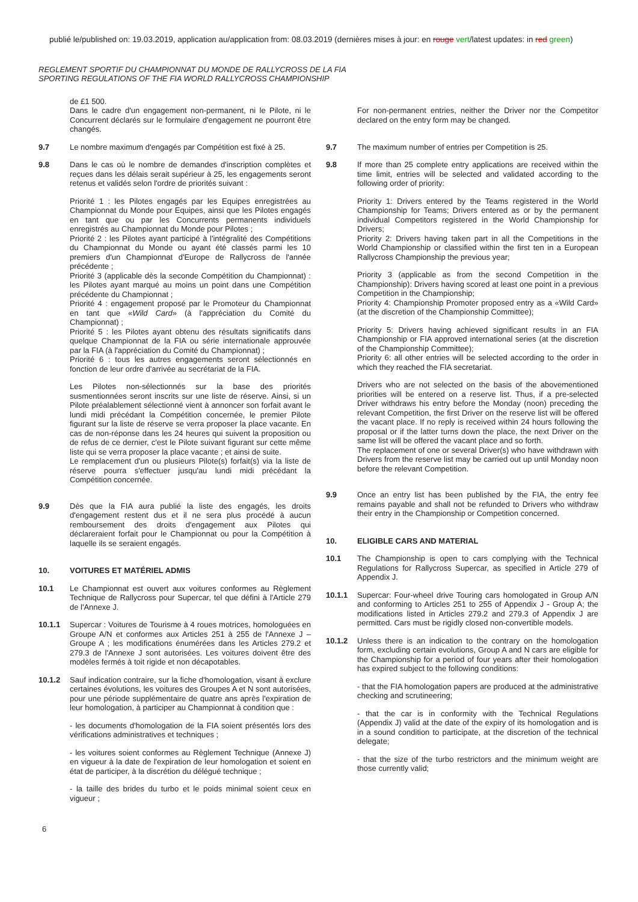publié le/published on: 19.03.2019, application au/application from: 08.03.2019 (dernières mises à jour: en rouge vert/latest updates: in red green)
REGLEMENT SPORTIF DU CHAMPIONNAT DU MONDE DE RALLYCROSS DE LA FIA
SPORTING REGULATIONS OF THE FIA WORLD RALLYCROSS CHAMPIONSHIP
de £1 500.
Dans le cadre d'un engagement non-permanent, ni le Pilote, ni le Concurrent déclarés sur le formulaire d'engagement ne pourront être changés.
9.7 Le nombre maximum d'engagés par Compétition est fixé à 25.
9.8 Dans le cas où le nombre de demandes d'inscription complètes et reçues dans les délais serait supérieur à 25, les engagements seront retenus et validés selon l'ordre de priorités suivant :
Priorité 1 : les Pilotes engagés par les Equipes enregistrées au Championnat du Monde pour Equipes, ainsi que les Pilotes engagés en tant que ou par les Concurrents permanents individuels enregistrés au Championnat du Monde pour Pilotes ;
Priorité 2 : les Pilotes ayant participé à l'intégralité des Compétitions du Championnat du Monde ou ayant été classés parmi les 10 premiers d'un Championnat d'Europe de Rallycross de l'année précédente ;
Priorité 3 (applicable dès la seconde Compétition du Championnat) : les Pilotes ayant marqué au moins un point dans une Compétition précédente du Championnat ;
Priorité 4 : engagement proposé par le Promoteur du Championnat en tant que «Wild Card» (à l'appréciation du Comité du Championnat) ;
Priorité 5 : les Pilotes ayant obtenu des résultats significatifs dans quelque Championnat de la FIA ou série internationale approuvée par la FIA (à l'appréciation du Comité du Championnat) ;
Priorité 6 : tous les autres engagements seront sélectionnés en fonction de leur ordre d'arrivée au secrétariat de la FIA.
Les Pilotes non-sélectionnés sur la base des priorités susmentionnées seront inscrits sur une liste de réserve. Ainsi, si un Pilote préalablement sélectionné vient à annoncer son forfait avant le lundi midi précédant la Compétition concernée, le premier Pilote figurant sur la liste de réserve se verra proposer la place vacante. En cas de non-réponse dans les 24 heures qui suivent la proposition ou de refus de ce dernier, c'est le Pilote suivant figurant sur cette même liste qui se verra proposer la place vacante ; et ainsi de suite.
Le remplacement d'un ou plusieurs Pilote(s) forfait(s) via la liste de réserve pourra s'effectuer jusqu'au lundi midi précédant la Compétition concernée.
9.9 Dès que la FIA aura publié la liste des engagés, les droits d'engagement restent dus et il ne sera plus procédé à aucun remboursement des droits d'engagement aux Pilotes qui déclareraient forfait pour le Championnat ou pour la Compétition à laquelle ils se seraient engagés.
10. VOITURES ET MATÉRIEL ADMIS
10.1 Le Championnat est ouvert aux voitures conformes au Règlement Technique de Rallycross pour Supercar, tel que défini à l'Article 279 de l'Annexe J.
10.1.1 Supercar : Voitures de Tourisme à 4 roues motrices, homologuées en Groupe A/N et conformes aux Articles 251 à 255 de l'Annexe J – Groupe A ; les modifications énumérées dans les Articles 279.2 et 279.3 de l'Annexe J sont autorisées. Les voitures doivent être des modèles fermés à toit rigide et non décapotables.
10.1.2 Sauf indication contraire, sur la fiche d'homologation, visant à exclure certaines évolutions, les voitures des Groupes A et N sont autorisées, pour une période supplémentaire de quatre ans après l'expiration de leur homologation, à participer au Championnat à condition que :
- les documents d'homologation de la FIA soient présentés lors des vérifications administratives et techniques ;
- les voitures soient conformes au Règlement Technique (Annexe J) en vigueur à la date de l'expiration de leur homologation et soient en état de participer, à la discrétion du délégué technique ;
- la taille des brides du turbo et le poids minimal soient ceux en vigueur ;
For non-permanent entries, neither the Driver nor the Competitor declared on the entry form may be changed.
9.7 The maximum number of entries per Competition is 25.
9.8 If more than 25 complete entry applications are received within the time limit, entries will be selected and validated according to the following order of priority:
Priority 1: Drivers entered by the Teams registered in the World Championship for Teams; Drivers entered as or by the permanent individual Competitors registered in the World Championship for Drivers;
Priority 2: Drivers having taken part in all the Competitions in the World Championship or classified within the first ten in a European Rallycross Championship the previous year;
Priority 3 (applicable as from the second Competition in the Championship): Drivers having scored at least one point in a previous Competition in the Championship;
Priority 4: Championship Promoter proposed entry as a «Wild Card» (at the discretion of the Championship Committee);
Priority 5: Drivers having achieved significant results in an FIA Championship or FIA approved international series (at the discretion of the Championship Committee);
Priority 6: all other entries will be selected according to the order in which they reached the FIA secretariat.
Drivers who are not selected on the basis of the abovementioned priorities will be entered on a reserve list. Thus, if a pre-selected Driver withdraws his entry before the Monday (noon) preceding the relevant Competition, the first Driver on the reserve list will be offered the vacant place. If no reply is received within 24 hours following the proposal or if the latter turns down the place, the next Driver on the same list will be offered the vacant place and so forth.
The replacement of one or several Driver(s) who have withdrawn with Drivers from the reserve list may be carried out up until Monday noon before the relevant Competition.
9.9 Once an entry list has been published by the FIA, the entry fee remains payable and shall not be refunded to Drivers who withdraw their entry in the Championship or Competition concerned.
10. ELIGIBLE CARS AND MATERIAL
10.1 The Championship is open to cars complying with the Technical Regulations for Rallycross Supercar, as specified in Article 279 of Appendix J.
10.1.1 Supercar: Four-wheel drive Touring cars homologated in Group A/N and conforming to Articles 251 to 255 of Appendix J - Group A; the modifications listed in Articles 279.2 and 279.3 of Appendix J are permitted. Cars must be rigidly closed non-convertible models.
10.1.2 Unless there is an indication to the contrary on the homologation form, excluding certain evolutions, Group A and N cars are eligible for the Championship for a period of four years after their homologation has expired subject to the following conditions:
- that the FIA homologation papers are produced at the administrative checking and scrutineering;
- that the car is in conformity with the Technical Regulations (Appendix J) valid at the date of the expiry of its homologation and is in a sound condition to participate, at the discretion of the technical delegate;
- that the size of the turbo restrictors and the minimum weight are those currently valid;
6